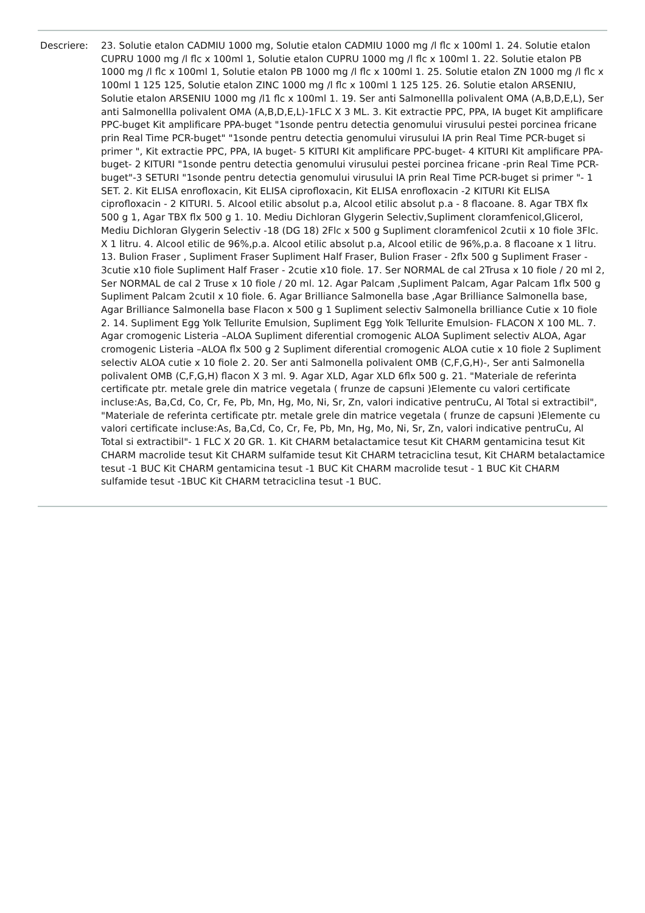Descriere: 23. Solutie etalon CADMIU 1000 mg, Solutie etalon CADMIU 1000 mg /l flc x 100ml 1. 24. Solutie etalon CUPRU 1000 mg /l flc x 100ml 1, Solutie etalon CUPRU 1000 mg /l flc x 100ml 1. 22. Solutie etalon PB 1000 mg /l flc x 100ml 1, Solutie etalon PB 1000 mg /l flc x 100ml 1. 25. Solutie etalon ZN 1000 mg /l flc x 100ml 1 125 125, Solutie etalon ZINC 1000 mg /l flc x 100ml 1 125 125. 26. Solutie etalon ARSENIU, Solutie etalon ARSENIU 1000 mg /l1 flc x 100ml 1. 19. Ser anti Salmonellla polivalent OMA (A,B,D,E,L), Ser anti Salmonellla polivalent OMA (A,B,D,E,L)-1FLC X 3 ML. 3. Kit extractie PPC, PPA, IA buget Kit amplificare PPC-buget Kit amplificare PPA-buget "1sonde pentru detectia genomului virusului pestei porcinea fricane prin Real Time PCR-buget" "1sonde pentru detectia genomului virusului IA prin Real Time PCR-buget si primer ", Kit extractie PPC, PPA, IA buget- 5 KITURI Kit amplificare PPC-buget- 4 KITURI Kit amplificare PPA-buget- 2 KITURI "1sonde pentru detectia genomului virusului pestei porcinea fricane -prin Real Time PCR-buget"-3 SETURI "1sonde pentru detectia genomului virusului IA prin Real Time PCR-buget si primer "- 1 SET. 2. Kit ELISA enrofloxacin, Kit ELISA ciprofloxacin, Kit ELISA enrofloxacin -2 KITURI Kit ELISA ciprofloxacin - 2 KITURI. 5. Alcool etilic absolut p.a, Alcool etilic absolut p.a - 8 flacoane. 8. Agar TBX flx 500 g 1, Agar TBX flx 500 g 1. 10. Mediu Dichloran Glygerin Selectiv,Supliment cloramfenicol,Glicerol, Mediu Dichloran Glygerin Selectiv -18 (DG 18) 2Flc x 500 g Supliment cloramfenicol 2cutii x 10 fiole 3Flc. X 1 litru. 4. Alcool etilic de 96%,p.a. Alcool etilic absolut p.a, Alcool etilic de 96%,p.a. 8 flacoane x 1 litru. 13. Bulion Fraser , Supliment Fraser Supliment Half Fraser, Bulion Fraser - 2flx 500 g Supliment Fraser - 3cutie x10 fiole Supliment Half Fraser - 2cutie x10 fiole. 17. Ser NORMAL de cal 2Trusa x 10 fiole / 20 ml 2, Ser NORMAL de cal 2 Truse x 10 fiole / 20 ml. 12. Agar Palcam ,Supliment Palcam, Agar Palcam 1flx 500 g Supliment Palcam 2cutiI x 10 fiole. 6. Agar Brilliance Salmonella base ,Agar Brilliance Salmonella base, Agar Brilliance Salmonella base Flacon x 500 g 1 Supliment selectiv Salmonella brilliance Cutie x 10 fiole 2. 14. Supliment Egg Yolk Tellurite Emulsion, Supliment Egg Yolk Tellurite Emulsion- FLACON X 100 ML. 7. Agar cromogenic Listeria –ALOA Supliment diferential cromogenic ALOA Supliment selectiv ALOA, Agar cromogenic Listeria –ALOA flx 500 g 2 Supliment diferential cromogenic ALOA cutie x 10 fiole 2 Supliment selectiv ALOA cutie x 10 fiole 2. 20. Ser anti Salmonella polivalent OMB (C,F,G,H)-, Ser anti Salmonella polivalent OMB (C,F,G,H) flacon X 3 ml. 9. Agar XLD, Agar XLD 6flx 500 g. 21. "Materiale de referinta certificate ptr. metale grele din matrice vegetala ( frunze de capsuni )Elemente cu valori certificate incluse:As, Ba,Cd, Co, Cr, Fe, Pb, Mn, Hg, Mo, Ni, Sr, Zn, valori indicative pentruCu, Al Total si extractibil", "Materiale de referinta certificate ptr. metale grele din matrice vegetala ( frunze de capsuni )Elemente cu valori certificate incluse:As, Ba,Cd, Co, Cr, Fe, Pb, Mn, Hg, Mo, Ni, Sr, Zn, valori indicative pentruCu, Al Total si extractibil"- 1 FLC X 20 GR. 1. Kit CHARM betalactamice tesut Kit CHARM gentamicina tesut Kit CHARM macrolide tesut Kit CHARM sulfamide tesut Kit CHARM tetraciclina tesut, Kit CHARM betalactamice tesut -1 BUC Kit CHARM gentamicina tesut -1 BUC Kit CHARM macrolide tesut - 1 BUC Kit CHARM sulfamide tesut -1BUC Kit CHARM tetraciclina tesut -1 BUC.